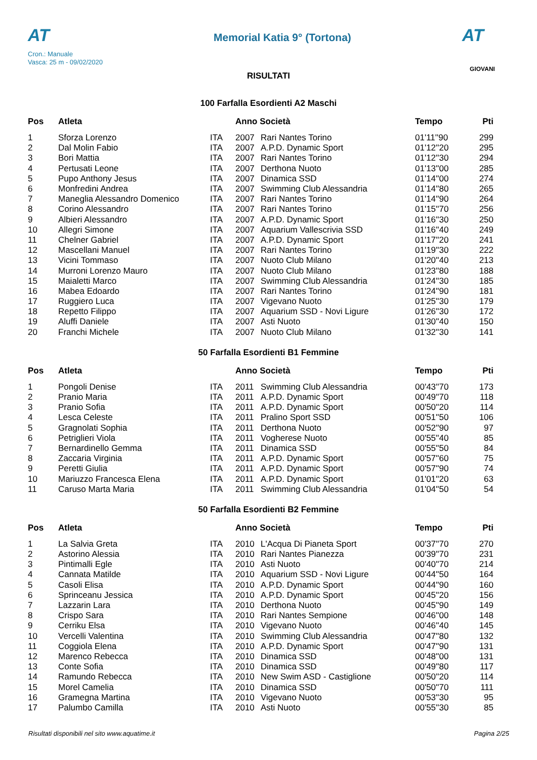AT
Cron.: Manuale
Vasca: 25 m - 09/02/2020
Memorial Katia 9° (Tortona)
AT
GIOVANI
RISULTATI
100 Farfalla Esordienti A2 Maschi
| Pos | Atleta | | Anno Società | | Tempo | Pti |
| --- | --- | --- | --- | --- | --- | --- |
| 1 | Sforza Lorenzo | ITA | 2007 | Rari Nantes Torino | 01'11''90 | 299 |
| 2 | Dal Molin Fabio | ITA | 2007 | A.P.D. Dynamic Sport | 01'12''20 | 295 |
| 3 | Bori Mattia | ITA | 2007 | Rari Nantes Torino | 01'12''30 | 294 |
| 4 | Pertusati Leone | ITA | 2007 | Derthona Nuoto | 01'13''00 | 285 |
| 5 | Pupo Anthony Jesus | ITA | 2007 | Dinamica SSD | 01'14''00 | 274 |
| 6 | Monfredini Andrea | ITA | 2007 | Swimming Club Alessandria | 01'14''80 | 265 |
| 7 | Maneglia Alessandro Domenico | ITA | 2007 | Rari Nantes Torino | 01'14''90 | 264 |
| 8 | Corino Alessandro | ITA | 2007 | Rari Nantes Torino | 01'15''70 | 256 |
| 9 | Albieri Alessandro | ITA | 2007 | A.P.D. Dynamic Sport | 01'16''30 | 250 |
| 10 | Allegri Simone | ITA | 2007 | Aquarium Vallescrivia SSD | 01'16''40 | 249 |
| 11 | Chelner Gabriel | ITA | 2007 | A.P.D. Dynamic Sport | 01'17''20 | 241 |
| 12 | Mascellani Manuel | ITA | 2007 | Rari Nantes Torino | 01'19''30 | 222 |
| 13 | Vicini Tommaso | ITA | 2007 | Nuoto Club Milano | 01'20''40 | 213 |
| 14 | Murroni Lorenzo Mauro | ITA | 2007 | Nuoto Club Milano | 01'23''80 | 188 |
| 15 | Maialetti Marco | ITA | 2007 | Swimming Club Alessandria | 01'24''30 | 185 |
| 16 | Mabea Edoardo | ITA | 2007 | Rari Nantes Torino | 01'24''90 | 181 |
| 17 | Ruggiero Luca | ITA | 2007 | Vigevano Nuoto | 01'25''30 | 179 |
| 18 | Repetto Filippo | ITA | 2007 | Aquarium SSD - Novi Ligure | 01'26''30 | 172 |
| 19 | Aluffi Daniele | ITA | 2007 | Asti Nuoto | 01'30''40 | 150 |
| 20 | Franchi Michele | ITA | 2007 | Nuoto Club Milano | 01'32''30 | 141 |
50 Farfalla Esordienti B1 Femmine
| Pos | Atleta | | Anno Società | | Tempo | Pti |
| --- | --- | --- | --- | --- | --- | --- |
| 1 | Pongoli Denise | ITA | 2011 | Swimming Club Alessandria | 00'43''70 | 173 |
| 2 | Pranio Maria | ITA | 2011 | A.P.D. Dynamic Sport | 00'49''70 | 118 |
| 3 | Pranio Sofia | ITA | 2011 | A.P.D. Dynamic Sport | 00'50''20 | 114 |
| 4 | Lesca Celeste | ITA | 2011 | Pralino Sport SSD | 00'51''50 | 106 |
| 5 | Gragnolati Sophia | ITA | 2011 | Derthona Nuoto | 00'52''90 | 97 |
| 6 | Petriglieri Viola | ITA | 2011 | Vogherese Nuoto | 00'55''40 | 85 |
| 7 | Bernardinello Gemma | ITA | 2011 | Dinamica SSD | 00'55''50 | 84 |
| 8 | Zaccaria Virginia | ITA | 2011 | A.P.D. Dynamic Sport | 00'57''60 | 75 |
| 9 | Peretti Giulia | ITA | 2011 | A.P.D. Dynamic Sport | 00'57''90 | 74 |
| 10 | Mariuzzo Francesca Elena | ITA | 2011 | A.P.D. Dynamic Sport | 01'01''20 | 63 |
| 11 | Caruso Marta Maria | ITA | 2011 | Swimming Club Alessandria | 01'04''50 | 54 |
50 Farfalla Esordienti B2 Femmine
| Pos | Atleta | | Anno Società | | Tempo | Pti |
| --- | --- | --- | --- | --- | --- | --- |
| 1 | La Salvia Greta | ITA | 2010 | L'Acqua Di Pianeta Sport | 00'37''70 | 270 |
| 2 | Astorino Alessia | ITA | 2010 | Rari Nantes Pianezza | 00'39''70 | 231 |
| 3 | Pintimalli Egle | ITA | 2010 | Asti Nuoto | 00'40''70 | 214 |
| 4 | Cannata Matilde | ITA | 2010 | Aquarium SSD - Novi Ligure | 00'44''50 | 164 |
| 5 | Casoli Elisa | ITA | 2010 | A.P.D. Dynamic Sport | 00'44''90 | 160 |
| 6 | Sprinceanu Jessica | ITA | 2010 | A.P.D. Dynamic Sport | 00'45''20 | 156 |
| 7 | Lazzarin Lara | ITA | 2010 | Derthona Nuoto | 00'45''90 | 149 |
| 8 | Crispo Sara | ITA | 2010 | Rari Nantes Sempione | 00'46''00 | 148 |
| 9 | Cerriku Elsa | ITA | 2010 | Vigevano Nuoto | 00'46''40 | 145 |
| 10 | Vercelli Valentina | ITA | 2010 | Swimming Club Alessandria | 00'47''80 | 132 |
| 11 | Coggiola Elena | ITA | 2010 | A.P.D. Dynamic Sport | 00'47''90 | 131 |
| 12 | Marenco Rebecca | ITA | 2010 | Dinamica SSD | 00'48''00 | 131 |
| 13 | Conte Sofia | ITA | 2010 | Dinamica SSD | 00'49''80 | 117 |
| 14 | Ramundo Rebecca | ITA | 2010 | New Swim ASD - Castiglione | 00'50''20 | 114 |
| 15 | Morel Camelia | ITA | 2010 | Dinamica SSD | 00'50''70 | 111 |
| 16 | Gramegna Martina | ITA | 2010 | Vigevano Nuoto | 00'53''30 | 95 |
| 17 | Palumbo Camilla | ITA | 2010 | Asti Nuoto | 00'55''30 | 85 |
Risultati disponibili nel sito www.aquatime.it Pagina 2/25